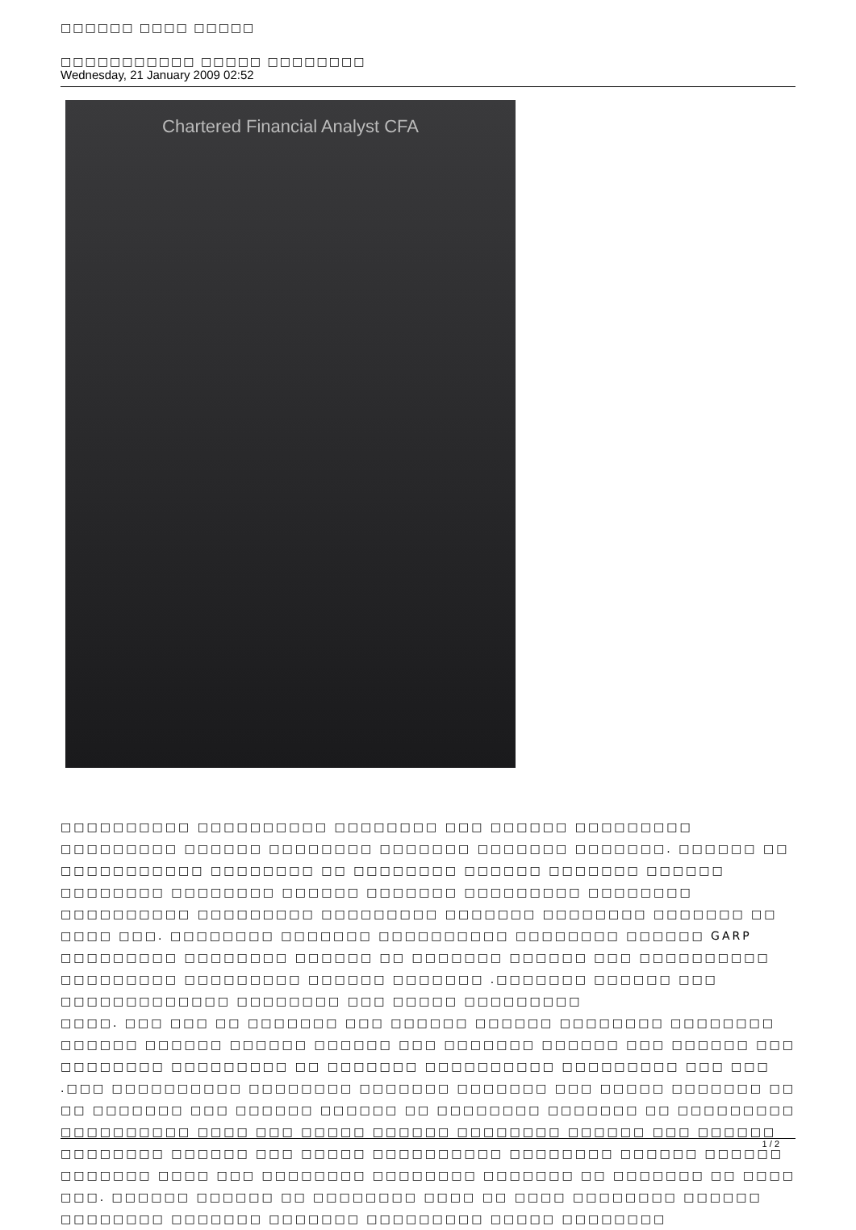□□□□□□ □□□□ □□□□□
□□□□□□□□□□□ □□□□□ □□□□□□□□
Wednesday, 21 January 2009 02:52
Chartered Financial Analyst CFA
□□□□□□□□□□ □□□□□□□□□□ □□□□□□□□ □□□ □□□□□□ □□□□□□□□□ □□□□□□□□□ □□□□□□ □□□□□□□□ □□□□□□□ □□□□□□□ □□□□□□□. □□□□□□ □□ □□□□□□□□□□□ □□□□□□□□ □□ □□□□□□□□ □□□□□□ □□□□□□□ □□□□□□ □□□□□□□□ □□□□□□□□ □□□□□□ □□□□□□□ □□□□□□□□□ □□□□□□□□ □□□□□□□□□□ □□□□□□□□□ □□□□□□□□□ □□□□□□□ □□□□□□□□ □□□□□□□ □□ □□□□ □□□. □□□□□□□□ □□□□□□□ □□□□□□□□□□ □□□□□□□□ □□□□□□ GARP □□□□□□□□□ □□□□□□□□ □□□□□□ □□ □□□□□□□ □□□□□□ □□□ □□□□□□□□□□ □□□□□□□□□ □□□□□□□□□ □□□□□□ □□□□□□□ .□□□□□□□ □□□□□□ □□□ □□□□□□□□□□□□□ □□□□□□□□ □□□ □□□□□ □□□□□□□□□
□□□□. □□□ □□□ □□ □□□□□□□ □□□ □□□□□□ □□□□□□ □□□□□□□□ □□□□□□□□ □□□□□□ □□□□□□ □□□□□□ □□□□□□ □□□ □□□□□□□ □□□□□□ □□□ □□□□□□ □□□ □□□□□□□□ □□□□□□□□□ □□ □□□□□□□ □□□□□□□□□□ □□□□□□□□□ □□□ □□□ .□□□ □□□□□□□□□□ □□□□□□□□ □□□□□□□ □□□□□□□ □□□ □□□□□ □□□□□□□ □□
□□ □□□□□□□ □□□ □□□□□□ □□□□□□ □□ □□□□□□□□ □□□□□□□ □□ □□□□□□□□□ □□□□□□□□□□ □□□□ □□□ □□□□□ □□□□□□ □□□□□□□□ □□□□□□ □□□ □□□□□□ □□□□□□□□ □□□□□□ □□□ □□□□□ □□□□□□□□□□ □□□□□□□□ □□□□□□ □□□□□□ □□□□□□□ □□□□ □□□ □□□□□□□□ □□□□□□□□ □□□□□□□ □□ □□□□□□□ □□ □□□□ □□□. □□□□□□ □□□□□□ □□ □□□□□□□□ □□□□ □□ □□□□ □□□□□□□□ □□□□□□ □□□□□□□□ □□□□□□□ □□□□□□□ □□□□□□□□□ □□□□□ □□□□□□□□
1 / 2